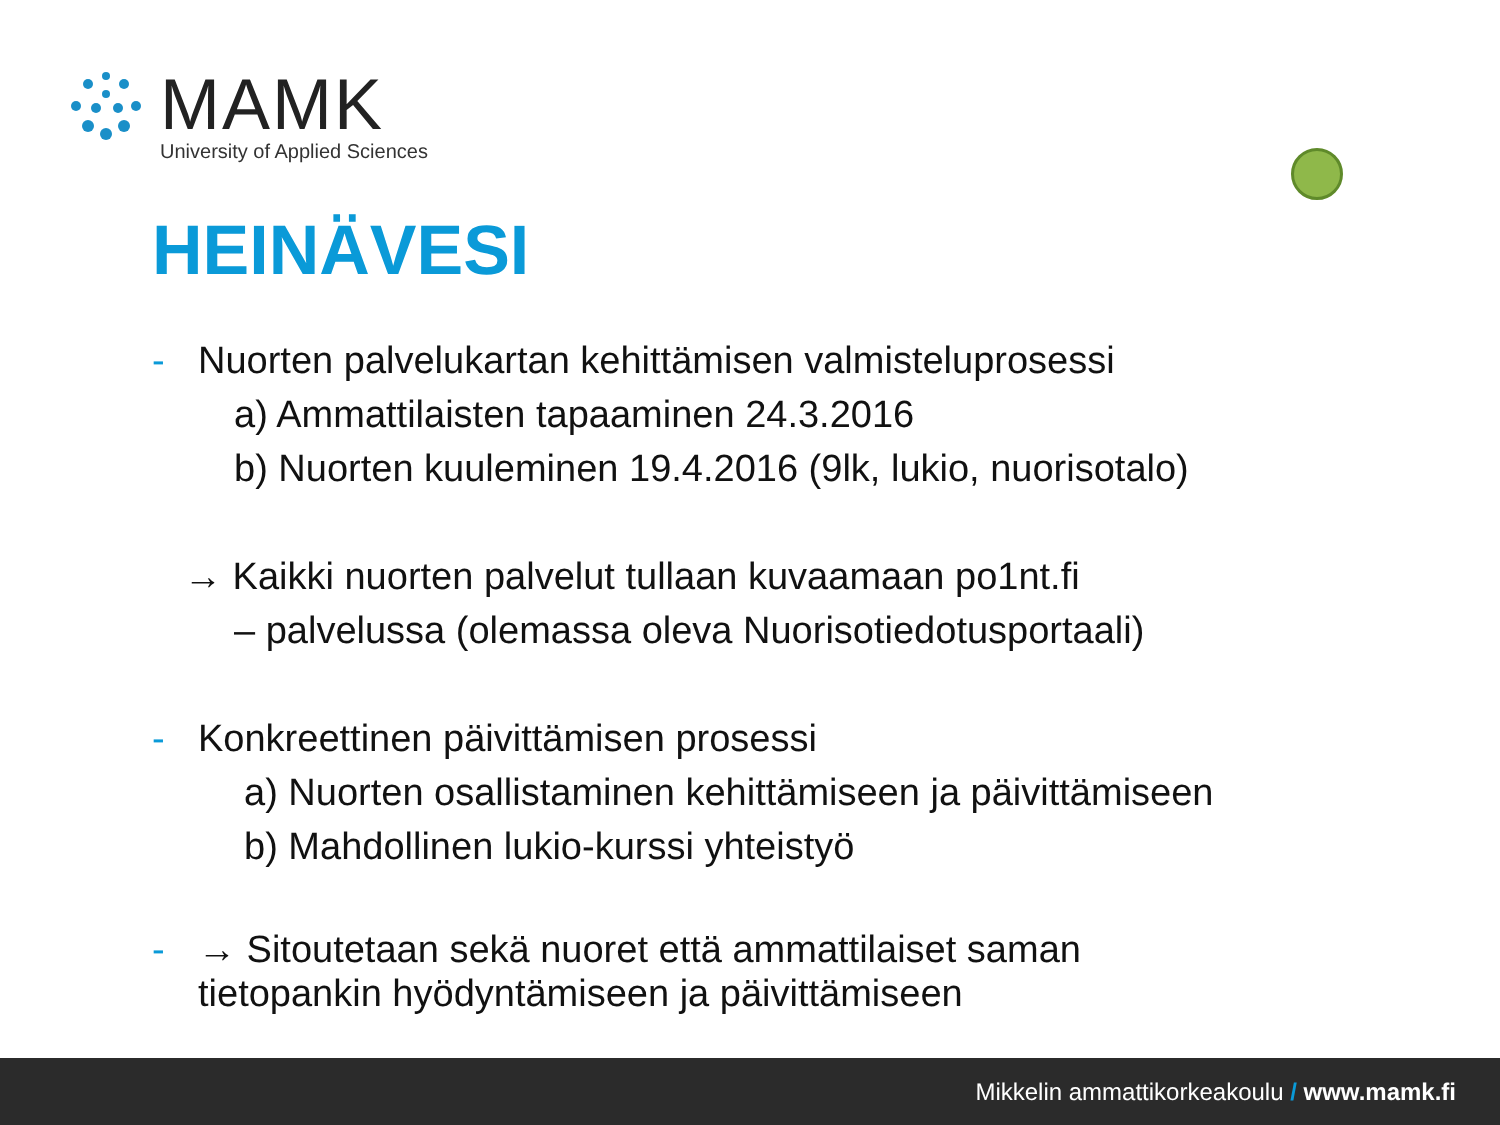MAMK
University of Applied Sciences
HEINÄVESI
- Nuorten palvelukartan kehittämisen valmisteluprosessi
a) Ammattilaisten tapaaminen 24.3.2016
b) Nuorten kuuleminen 19.4.2016 (9lk, lukio, nuorisotalo)
→ Kaikki nuorten palvelut tullaan kuvaamaan po1nt.fi
– palvelussa (olemassa oleva Nuorisotiedotusportaali)
- Konkreettinen päivittämisen prosessi
a) Nuorten osallistaminen kehittämiseen ja päivittämiseen
b) Mahdollinen lukio-kurssi yhteistyö
- → Sitoutetaan sekä nuoret että ammattilaiset saman
tietopankin hyödyntämiseen ja päivittämiseen
Mikkelin ammattikorkeakoulu / www.mamk.fi